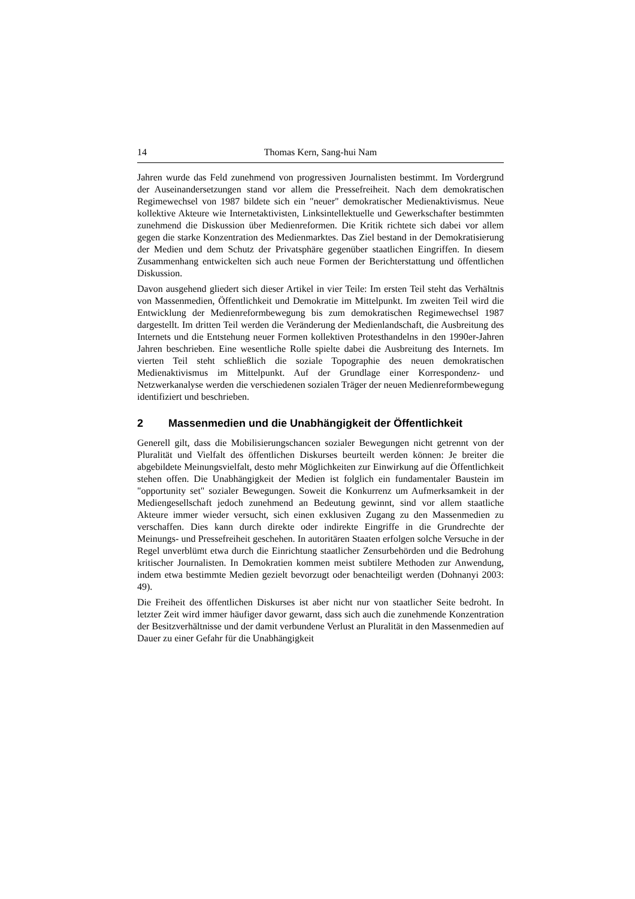14 Thomas Kern, Sang-hui Nam
Jahren wurde das Feld zunehmend von progressiven Journalisten bestimmt. Im Vordergrund der Auseinandersetzungen stand vor allem die Pressefreiheit. Nach dem demokratischen Regimewechsel von 1987 bildete sich ein "neuer" demokratischer Medienaktivismus. Neue kollektive Akteure wie Internetaktivisten, Linksintellektuelle und Gewerkschafter bestimmten zunehmend die Diskussion über Medienreformen. Die Kritik richtete sich dabei vor allem gegen die starke Konzentration des Medienmarktes. Das Ziel bestand in der Demokratisierung der Medien und dem Schutz der Privatsphäre gegenüber staatlichen Eingriffen. In diesem Zusammenhang entwickelten sich auch neue Formen der Berichterstattung und öffentlichen Diskussion.
Davon ausgehend gliedert sich dieser Artikel in vier Teile: Im ersten Teil steht das Verhältnis von Massenmedien, Öffentlichkeit und Demokratie im Mittelpunkt. Im zweiten Teil wird die Entwicklung der Medienreformbewegung bis zum demokratischen Regimewechsel 1987 dargestellt. Im dritten Teil werden die Veränderung der Medienlandschaft, die Ausbreitung des Internets und die Entstehung neuer Formen kollektiven Protesthandelns in den 1990er-Jahren Jahren beschrieben. Eine wesentliche Rolle spielte dabei die Ausbreitung des Internets. Im vierten Teil steht schließlich die soziale Topographie des neuen demokratischen Medienaktivismus im Mittelpunkt. Auf der Grundlage einer Korrespondenz- und Netzwerkanalyse werden die verschiedenen sozialen Träger der neuen Medienreformbewegung identifiziert und beschrieben.
2 Massenmedien und die Unabhängigkeit der Öffentlichkeit
Generell gilt, dass die Mobilisierungschancen sozialer Bewegungen nicht getrennt von der Pluralität und Vielfalt des öffentlichen Diskurses beurteilt werden können: Je breiter die abgebildete Meinungsvielfalt, desto mehr Möglichkeiten zur Einwirkung auf die Öffentlichkeit stehen offen. Die Unabhängigkeit der Medien ist folglich ein fundamentaler Baustein im "opportunity set" sozialer Bewegungen. Soweit die Konkurrenz um Aufmerksamkeit in der Mediengesellschaft jedoch zunehmend an Bedeutung gewinnt, sind vor allem staatliche Akteure immer wieder versucht, sich einen exklusiven Zugang zu den Massenmedien zu verschaffen. Dies kann durch direkte oder indirekte Eingriffe in die Grundrechte der Meinungs- und Pressefreiheit geschehen. In autoritären Staaten erfolgen solche Versuche in der Regel unverblümt etwa durch die Einrichtung staatlicher Zensurbehörden und die Bedrohung kritischer Journalisten. In Demokratien kommen meist subtilere Methoden zur Anwendung, indem etwa bestimmte Medien gezielt bevorzugt oder benachteiligt werden (Dohnanyi 2003: 49).
Die Freiheit des öffentlichen Diskurses ist aber nicht nur von staatlicher Seite bedroht. In letzter Zeit wird immer häufiger davor gewarnt, dass sich auch die zunehmende Konzentration der Besitzverhältnisse und der damit verbundene Verlust an Pluralität in den Massenmedien auf Dauer zu einer Gefahr für die Unabhängigkeit